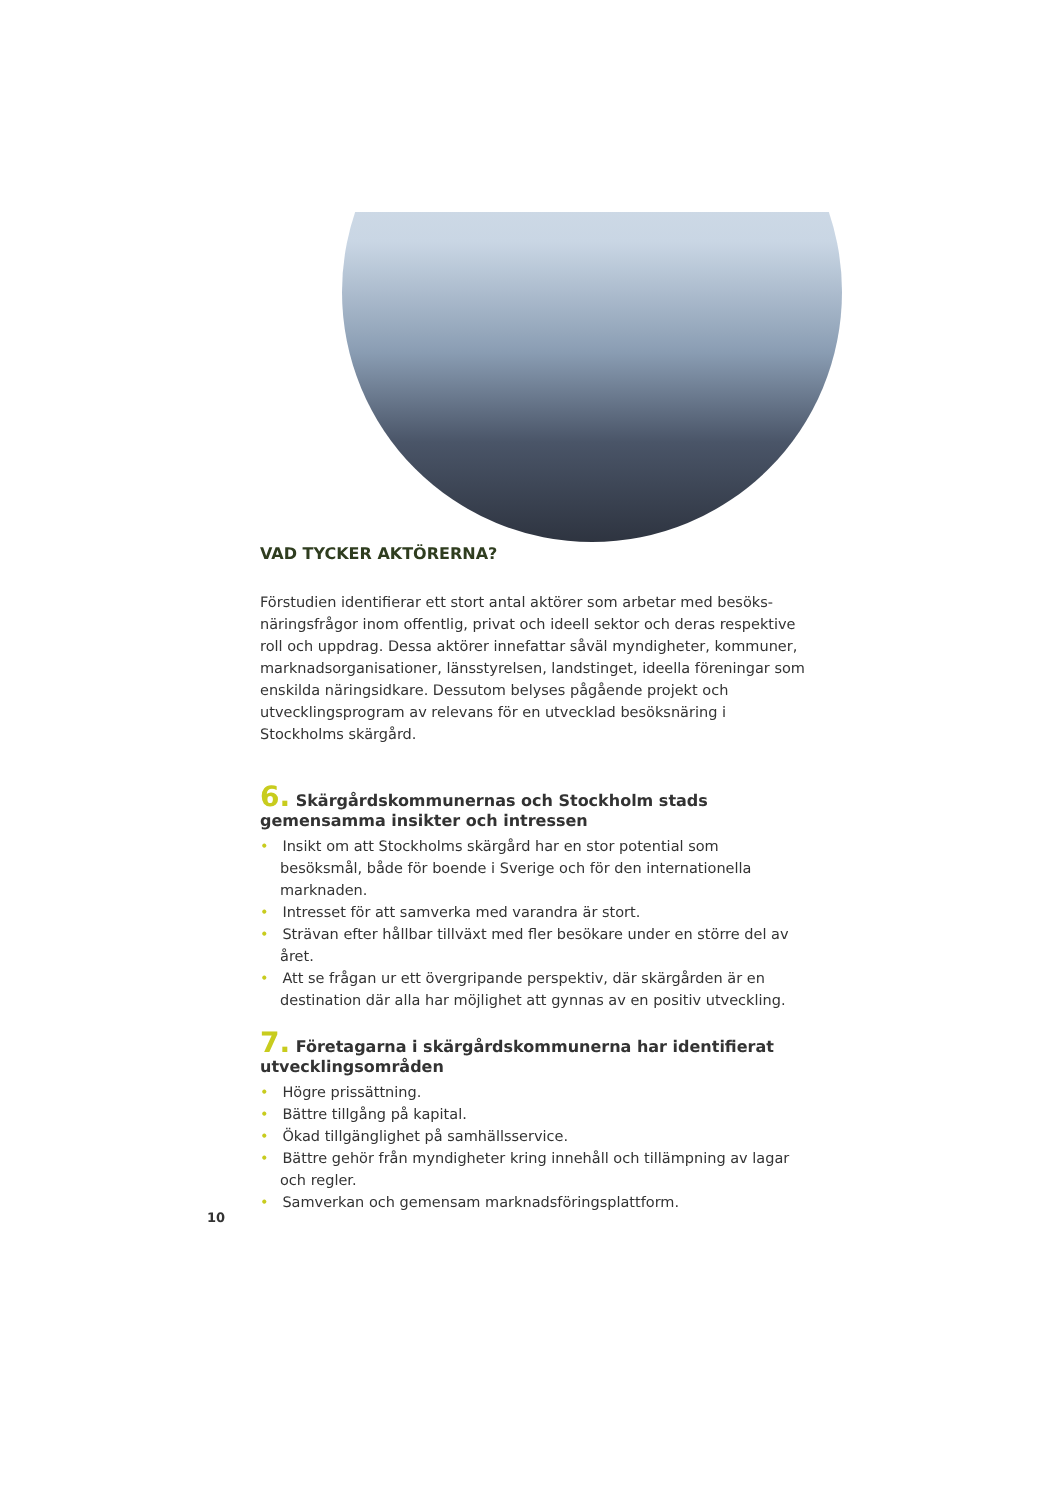VAD TYCKER AKTÖRERNA?
Förstudien identifierar ett stort antal aktörer som arbetar med besöks-näringsfrågor inom offentlig, privat och ideell sektor och deras respektive roll och uppdrag. Dessa aktörer innefattar såväl myndigheter, kommuner, marknadsorganisationer, länsstyrelsen, landstinget, ideella föreningar som enskilda näringsidkare. Dessutom belyses pågående projekt och utvecklingsprogram av relevans för en utvecklad besöksnäring i Stockholms skärgård.
6. Skärgårdskommunernas och Stockholm stads gemensamma insikter och intressen
• Insikt om att Stockholms skärgård har en stor potential som besöksmål, både för boende i Sverige och för den internationella marknaden.
• Intresset för att samverka med varandra är stort.
• Strävan efter hållbar tillväxt med fler besökare under en större del av året.
• Att se frågan ur ett övergripande perspektiv, där skärgården är en destination där alla har möjlighet att gynnas av en positiv utveckling.
7. Företagarna i skärgårdskommunerna har identifierat utvecklingsområden
• Högre prissättning.
• Bättre tillgång på kapital.
• Ökad tillgänglighet på samhällsservice.
• Bättre gehör från myndigheter kring innehåll och tillämpning av lagar och regler.
• Samverkan och gemensam marknadsföringsplattform.
10